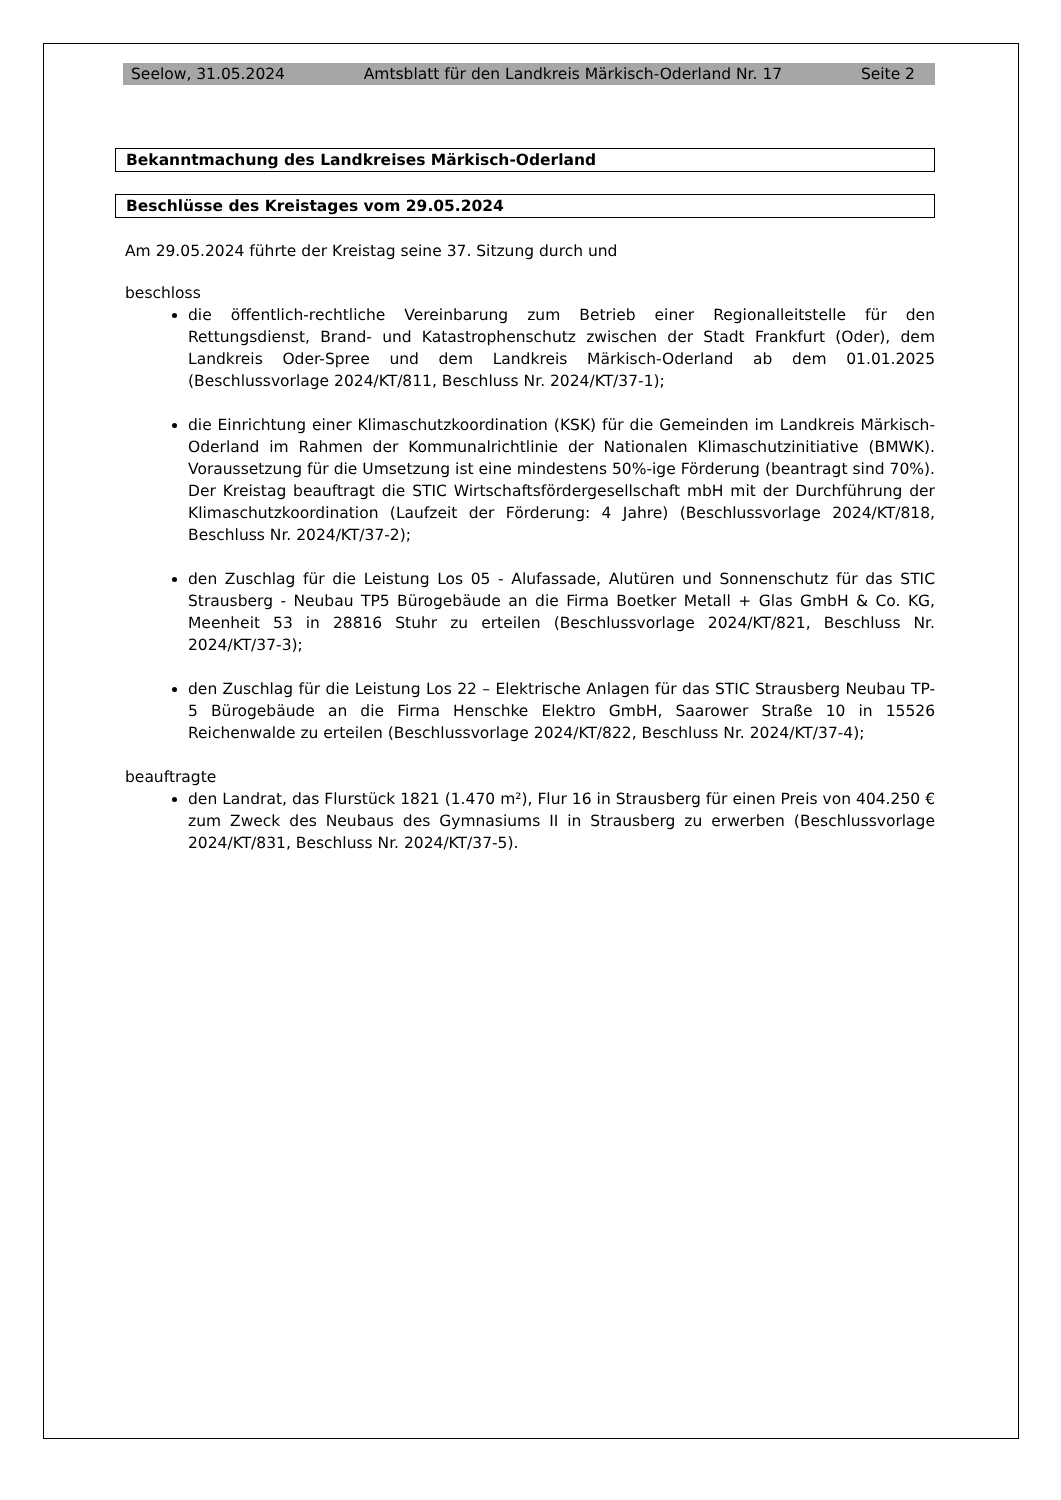Seelow, 31.05.2024 Amtsblatt für den Landkreis Märkisch-Oderland Nr. 17 Seite 2
Bekanntmachung des Landkreises Märkisch-Oderland
Beschlüsse des Kreistages vom 29.05.2024
Am 29.05.2024 führte der Kreistag seine 37. Sitzung durch und
beschloss
die öffentlich-rechtliche Vereinbarung zum Betrieb einer Regionalleitstelle für den Rettungsdienst, Brand- und Katastrophenschutz zwischen der Stadt Frankfurt (Oder), dem Landkreis Oder-Spree und dem Landkreis Märkisch-Oderland ab dem 01.01.2025 (Beschlussvorlage 2024/KT/811, Beschluss Nr. 2024/KT/37-1);
die Einrichtung einer Klimaschutzkoordination (KSK) für die Gemeinden im Landkreis Märkisch-Oderland im Rahmen der Kommunalrichtlinie der Nationalen Klimaschutzinitiative (BMWK). Voraussetzung für die Umsetzung ist eine mindestens 50%-ige Förderung (beantragt sind 70%). Der Kreistag beauftragt die STIC Wirtschaftsfördergesellschaft mbH mit der Durchführung der Klimaschutzkoordination (Laufzeit der Förderung: 4 Jahre) (Beschlussvorlage 2024/KT/818, Beschluss Nr. 2024/KT/37-2);
den Zuschlag für die Leistung Los 05 - Alufassade, Alutüren und Sonnenschutz für das STIC Strausberg - Neubau TP5 Bürogebäude an die Firma Boetker Metall + Glas GmbH & Co. KG, Meenheit 53 in 28816 Stuhr zu erteilen (Beschlussvorlage 2024/KT/821, Beschluss Nr. 2024/KT/37-3);
den Zuschlag für die Leistung Los 22 – Elektrische Anlagen für das STIC Strausberg Neubau TP-5 Bürogebäude an die Firma Henschke Elektro GmbH, Saarower Straße 10 in 15526 Reichenwalde zu erteilen (Beschlussvorlage 2024/KT/822, Beschluss Nr. 2024/KT/37-4);
beauftragte
den Landrat, das Flurstück 1821 (1.470 m²), Flur 16 in Strausberg für einen Preis von 404.250 € zum Zweck des Neubaus des Gymnasiums II in Strausberg zu erwerben (Beschlussvorlage 2024/KT/831, Beschluss Nr. 2024/KT/37-5).